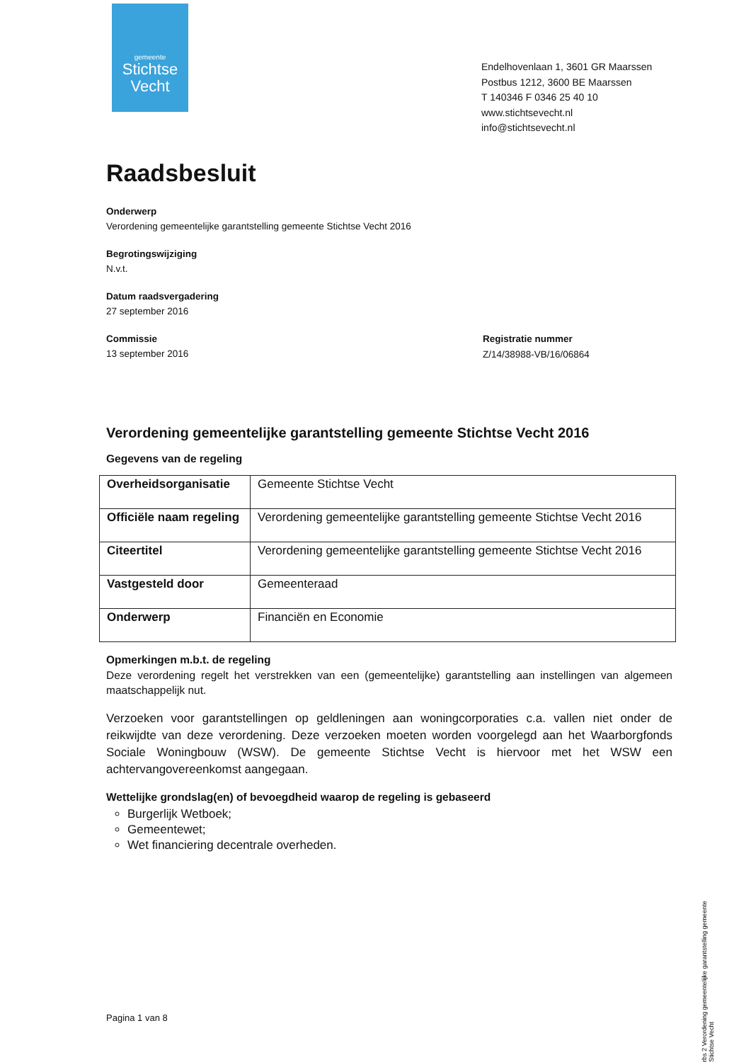gemeente
Stichtse
Vecht
Endelhovenlaan 1, 3601 GR Maarssen
Postbus 1212, 3600 BE Maarssen
T 140346 F 0346 25 40 10
www.stichtsevecht.nl
info@stichtsevecht.nl
Registratie nummer
Z/14/38988-VB/16/06864
Raadsbesluit
Onderwerp
Verordening gemeentelijke garantstelling gemeente Stichtse Vecht 2016
Begrotingswijziging
N.v.t.
Datum raadsvergadering
27 september 2016
Commissie
13 september 2016
Verordening gemeentelijke garantstelling gemeente Stichtse Vecht 2016
Gegevens van de regeling
| Overheidsorganisatie | Gemeente Stichtse Vecht |
| Officiële naam regeling | Verordening gemeentelijke garantstelling gemeente Stichtse Vecht 2016 |
| Citeertitel | Verordening gemeentelijke garantstelling gemeente Stichtse Vecht 2016 |
| Vastgesteld door | Gemeenteraad |
| Onderwerp | Financiën en Economie |
Opmerkingen m.b.t. de regeling
Deze verordening regelt het verstrekken van een (gemeentelijke) garantstelling aan instellingen van algemeen maatschappelijk nut.
Verzoeken voor garantstellingen op geldleningen aan woningcorporaties c.a. vallen niet onder de reikwijdte van deze verordening. Deze verzoeken moeten worden voorgelegd aan het Waarborgfonds Sociale Woningbouw (WSW). De gemeente Stichtse Vecht is hiervoor met het WSW een achtervangovereenkomst aangegaan.
Wettelijke grondslag(en) of bevoegdheid waarop de regeling is gebaseerd
Burgerlijk Wetboek;
Gemeentewet;
Wet financiering decentrale overheden.
Pagina 1 van 8
rbs 2 Verordening gemeentelijke garantstelling gemeente Stichtse Vecht